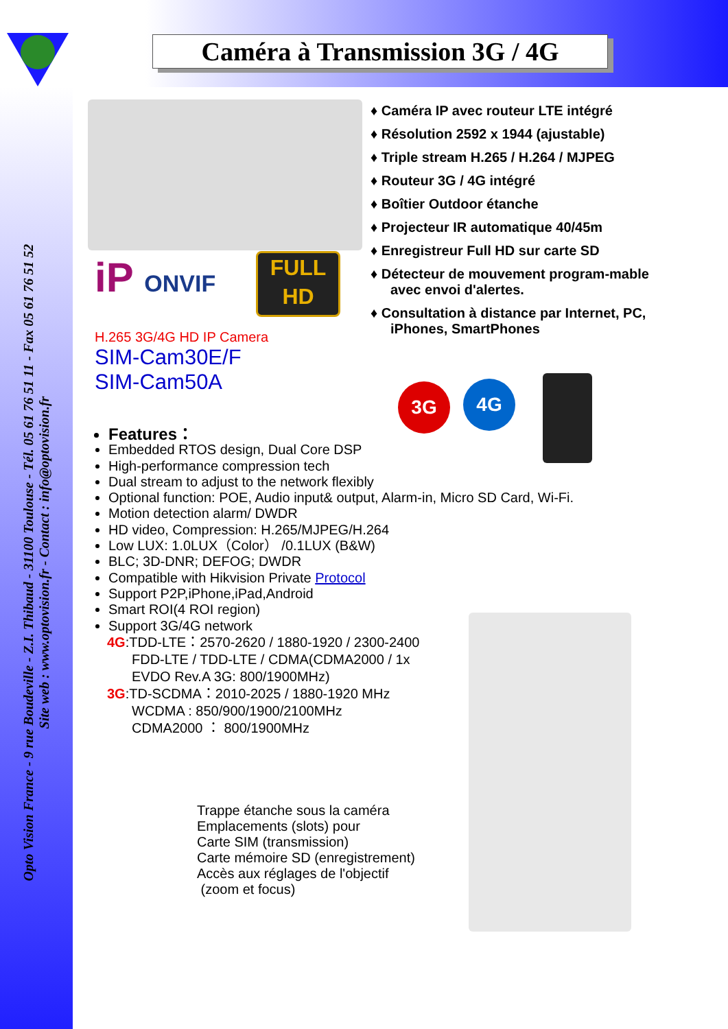Caméra à Transmission 3G / 4G
Opto Vision France - 9 rue Boudeville - Z.I. Thibaud - 31100 Toulouse - Tél. 05 61 76 51 11 - Fax 05 61 76 51 52
Site web : www.optovision.fr - Contact : info@optovision.fr
iP ONVIF
FULL
HD
♦ Caméra IP avec routeur LTE intégré
♦ Résolution 2592 x 1944 (ajustable)
♦ Triple stream H.265 / H.264 / MJPEG
♦ Routeur 3G / 4G intégré
♦ Boîtier Outdoor étanche
♦ Projecteur IR automatique 40/45m
♦ Enregistreur Full HD sur carte SD
♦ Détecteur de mouvement program-mable avec envoi d'alertes.
♦ Consultation à distance par Internet, PC, iPhones, SmartPhones
3G 4G
H.265 3G/4G HD IP Camera
SIM-Cam30E/F
SIM-Cam50A
Features：
Embedded RTOS design, Dual Core DSP
High-performance compression tech
Dual stream to adjust to the network flexibly
Optional function: POE, Audio input& output, Alarm-in, Micro SD Card, Wi-Fi.
Motion detection alarm/ DWDR
HD video, Compression: H.265/MJPEG/H.264
Low LUX: 1.0LUX（Color） /0.1LUX (B&W)
BLC; 3D-DNR; DEFOG; DWDR
Compatible with Hikvision Private Protocol
Support P2P,iPhone,iPad,Android
Smart ROI(4 ROI region)
Support 3G/4G network
4G:TDD-LTE：2570-2620 / 1880-1920 / 2300-2400
FDD-LTE / TDD-LTE / CDMA(CDMA2000 / 1x
EVDO Rev.A 3G: 800/1900MHz)
3G:TD-SCDMA：2010-2025 / 1880-1920 MHz
WCDMA : 850/900/1900/2100MHz
CDMA2000 ： 800/1900MHz
Trappe étanche sous la caméra
Emplacements (slots) pour
Carte SIM (transmission)
Carte mémoire SD (enregistrement)
Accès aux réglages de l'objectif
(zoom et focus)